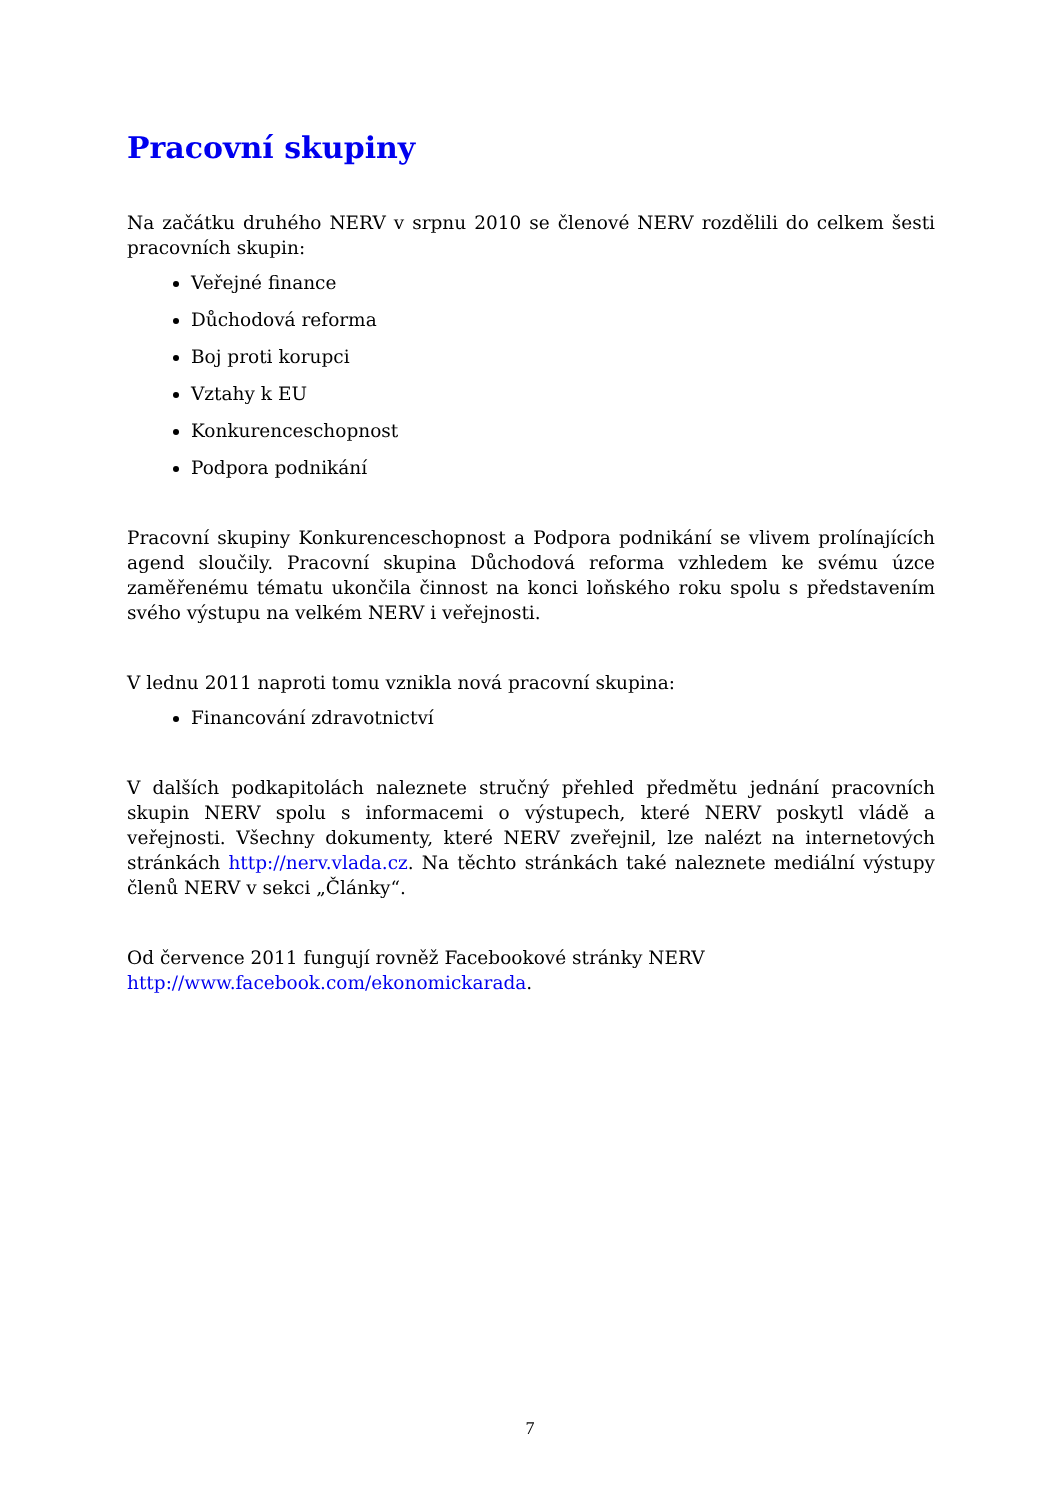Pracovní skupiny
Na začátku druhého NERV v srpnu 2010 se členové NERV rozdělili do celkem šesti pracovních skupin:
Veřejné finance
Důchodová reforma
Boj proti korupci
Vztahy k EU
Konkurenceschopnost
Podpora podnikání
Pracovní skupiny Konkurenceschopnost a Podpora podnikání se vlivem prolínajících agend sloučily. Pracovní skupina Důchodová reforma vzhledem ke svému úzce zaměřenému tématu ukončila činnost na konci loňského roku spolu s představením svého výstupu na velkém NERV i veřejnosti.
V lednu 2011 naproti tomu vznikla nová pracovní skupina:
Financování zdravotnictví
V dalších podkapitolách naleznete stručný přehled předmětu jednání pracovních skupin NERV spolu s informacemi o výstupech, které NERV poskytl vládě a veřejnosti. Všechny dokumenty, které NERV zveřejnil, lze nalézt na internetových stránkách http://nerv.vlada.cz. Na těchto stránkách také naleznete mediální výstupy členů NERV v sekci „Články“.
Od července 2011 fungují rovněž Facebookové stránky NERV
http://www.facebook.com/ekonomickarada.
7